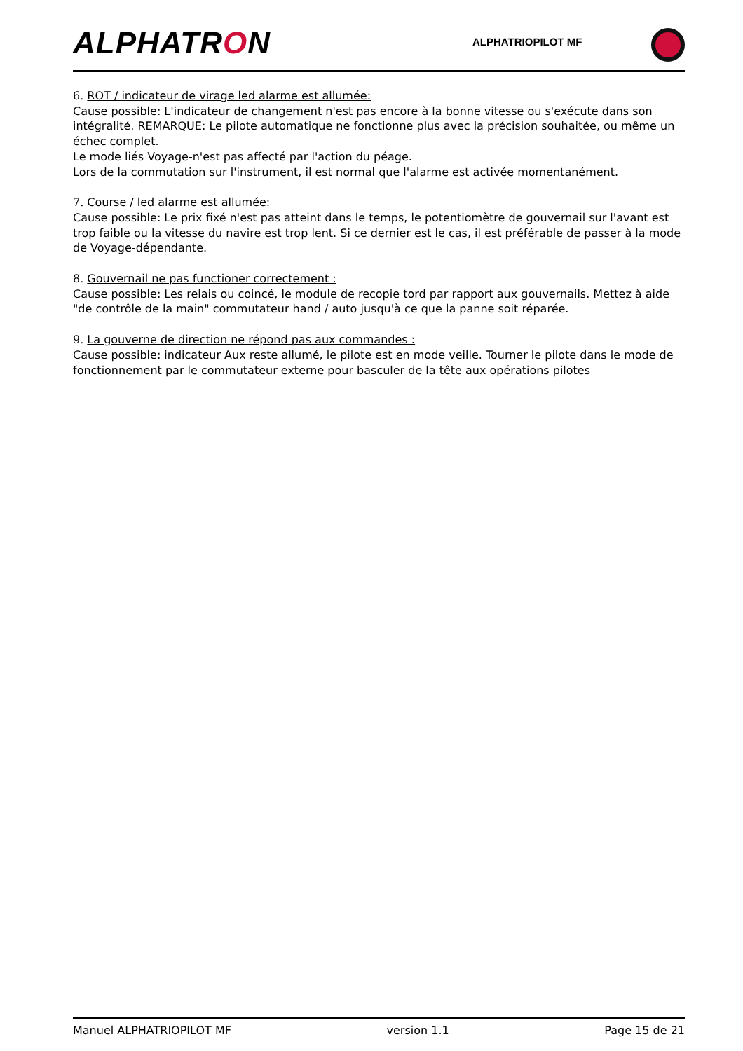ALPHATRON ALPHATRIOPILOT MF
6. ROT / indicateur de virage led alarme est allumée:
Cause possible: L'indicateur de changement n'est pas encore à la bonne vitesse ou s'exécute dans son intégralité. REMARQUE: Le pilote automatique ne fonctionne plus avec la précision souhaitée, ou même un échec complet.
Le mode liés Voyage-n'est pas affecté par l'action du péage.
Lors de la commutation sur l'instrument, il est normal que l'alarme est activée momentanément.
7. Course / led alarme est allumée:
Cause possible: Le prix fixé n'est pas atteint dans le temps, le potentiomètre de gouvernail sur l'avant est trop faible ou la vitesse du navire est trop lent. Si ce dernier est le cas, il est préférable de passer à la mode de Voyage-dépendante.
8. Gouvernail ne pas functioner correctement :
Cause possible: Les relais ou coincé, le module de recopie tord par rapport aux gouvernails. Mettez à aide "de contrôle de la main" commutateur hand / auto jusqu'à ce que la panne soit réparée.
9. La gouverne de direction ne répond pas aux commandes :
Cause possible: indicateur Aux reste allumé, le pilote est en mode veille. Tourner le pilote dans le mode de fonctionnement par le commutateur externe pour basculer de la tête aux opérations pilotes
Manuel ALPHATRIOPILOT MF version 1.1 Page 15 de 21